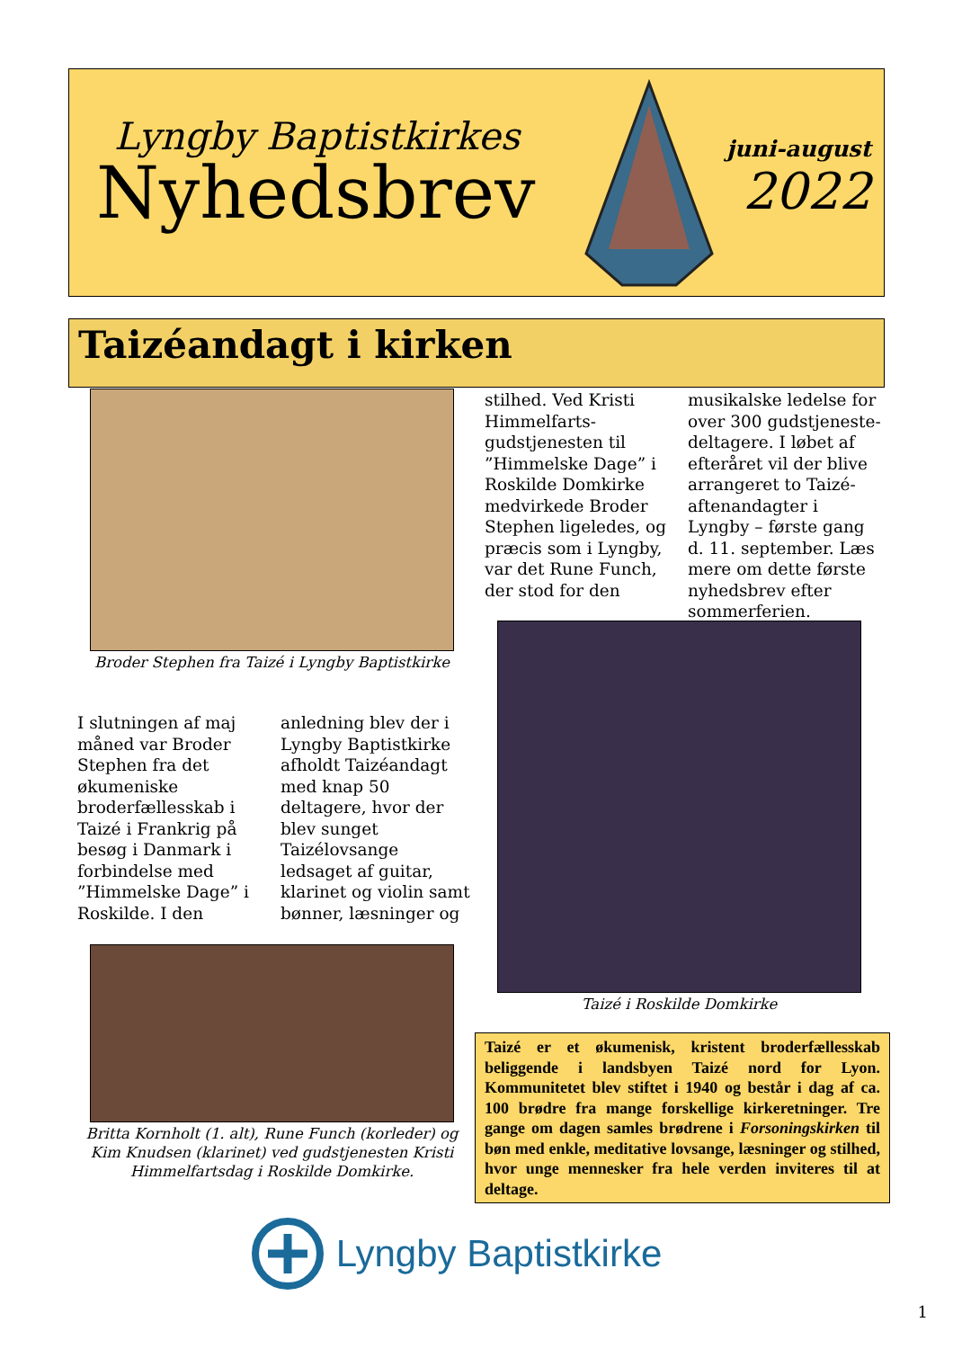Lyngby Baptistkirkes
Nyhedsbrev
juni-august
2022
Taizéandagt i kirken
Broder Stephen fra Taizé i Lyngby Baptistkirke
I slutningen af maj måned var Broder Stephen fra det økumeniske broderfællesskab i Taizé i Frankrig på besøg i Danmark i forbindelse med ”Himmelske Dage” i Roskilde. I den
anledning blev der i Lyngby Baptistkirke afholdt Taizéandagt med knap 50 deltagere, hvor der blev sunget Taizélovsange ledsaget af guitar, klarinet og violin samt bønner, læsninger og
stilhed. Ved Kristi Himmelfarts-gudstjenesten til ”Himmelske Dage” i Roskilde Domkirke medvirkede Broder Stephen ligeledes, og præcis som i Lyngby, var det Rune Funch, der stod for den
musikalske ledelse for over 300 gudstjeneste-deltagere. I løbet af efteråret vil der blive arrangeret to Taizé-aftenandagter i Lyngby – første gang d. 11. september. Læs mere om dette første nyhedsbrev efter sommerferien.
Taizé i Roskilde Domkirke
Britta Kornholt (1. alt), Rune Funch (korleder) og Kim Knudsen (klarinet) ved gudstjenesten Kristi Himmelfartsdag i Roskilde Domkirke.
Taizé er et økumenisk, kristent broderfællesskab beliggende i landsbyen Taizé nord for Lyon. Kommunitetet blev stiftet i 1940 og består i dag af ca. 100 brødre fra mange forskellige kirkeretninger. Tre gange om dagen samles brødrene i Forsoningskirken til bøn med enkle, meditative lovsange, læsninger og stilhed, hvor unge mennesker fra hele verden inviteres til at deltage.
Lyngby Baptistkirke
1